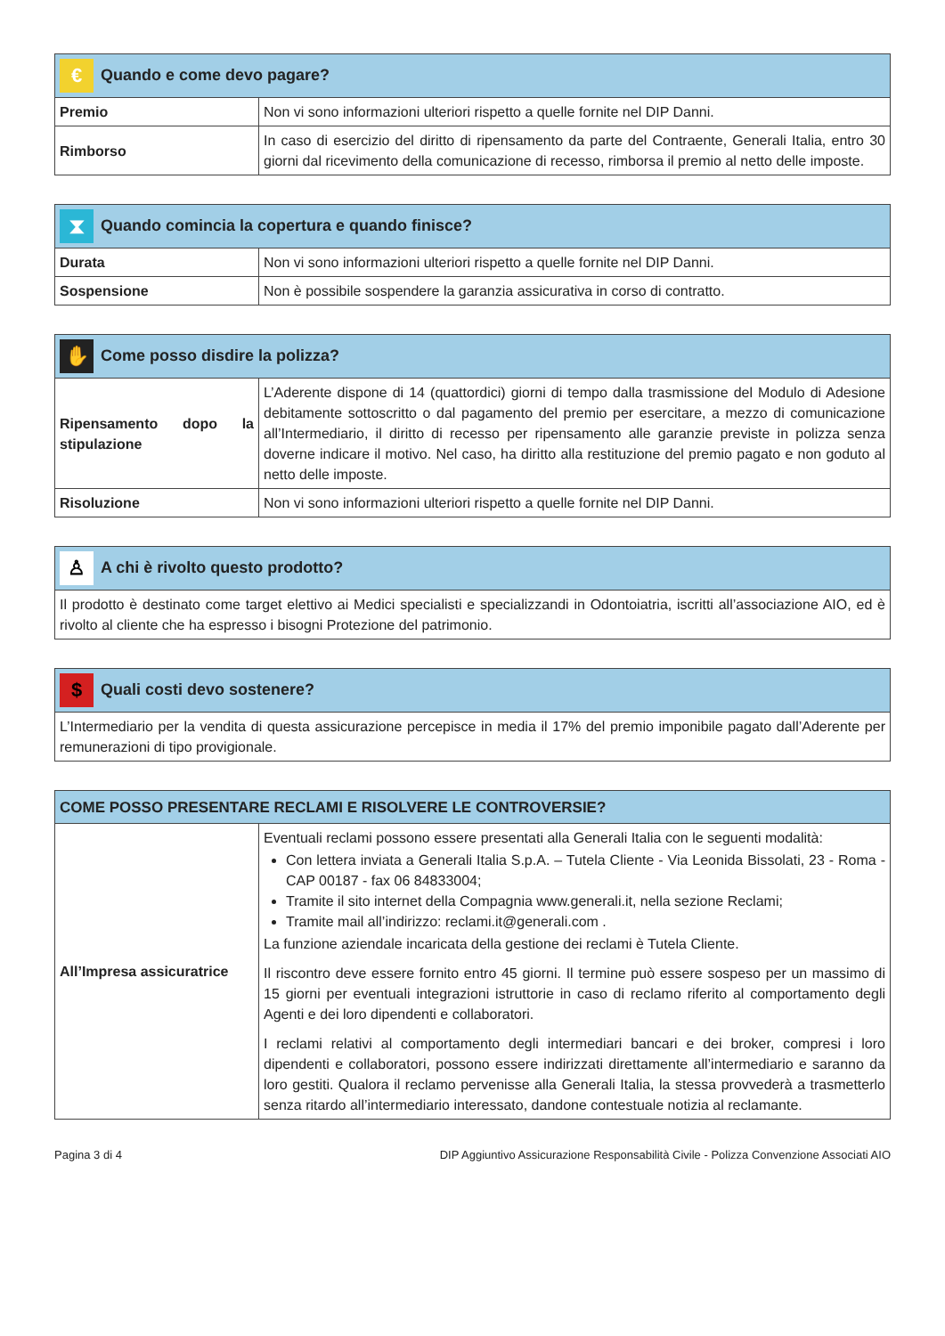| € Quando e come devo pagare? | |
| --- | --- |
| Premio | Non vi sono informazioni ulteriori rispetto a quelle fornite nel DIP Danni. |
| Rimborso | In caso di esercizio del diritto di ripensamento da parte del Contraente, Generali Italia, entro 30 giorni dal ricevimento della comunicazione di recesso, rimborsa il premio al netto delle imposte. |
| ⧗ Quando comincia la copertura e quando finisce? | |
| --- | --- |
| Durata | Non vi sono informazioni ulteriori rispetto a quelle fornite nel DIP Danni. |
| Sospensione | Non è possibile sospendere la garanzia assicurativa in corso di contratto. |
| ✋ Come posso disdire la polizza? | |
| --- | --- |
| Ripensamento dopo la stipulazione | L’Aderente dispone di 14 (quattordici) giorni di tempo dalla trasmissione del Modulo di Adesione debitamente sottoscritto o dal pagamento del premio per esercitare, a mezzo di comunicazione all’Intermediario, il diritto di recesso per ripensamento alle garanzie previste in polizza senza doverne indicare il motivo. Nel caso, ha diritto alla restituzione del premio pagato e non goduto al netto delle imposte. |
| Risoluzione | Non vi sono informazioni ulteriori rispetto a quelle fornite nel DIP Danni. |
| ♙ A chi è rivolto questo prodotto? |
| --- |
| Il prodotto è destinato come target elettivo ai Medici specialisti e specializzandi in Odontoiatria, iscritti all’associazione AIO, ed è rivolto al cliente che ha espresso i bisogni Protezione del patrimonio. |
| $ Quali costi devo sostenere? |
| --- |
| L’Intermediario per la vendita di questa assicurazione percepisce in media il 17% del premio imponibile pagato dall’Aderente per remunerazioni di tipo provigionale. |
| COME POSSO PRESENTARE RECLAMI E RISOLVERE LE CONTROVERSIE? | |
| --- | --- |
| All’Impresa assicuratrice | Eventuali reclami possono essere presentati alla Generali Italia con le seguenti modalità: Con lettera inviata a Generali Italia S.p.A. – Tutela Cliente - Via Leonida Bissolati, 23 - Roma - CAP 00187 - fax 06 84833004; Tramite il sito internet della Compagnia www.generali.it, nella sezione Reclami; Tramite mail all’indirizzo: reclami.it@generali.com . La funzione aziendale incaricata della gestione dei reclami è Tutela Cliente. Il riscontro deve essere fornito entro 45 giorni. Il termine può essere sospeso per un massimo di 15 giorni per eventuali integrazioni istruttorie in caso di reclamo riferito al comportamento degli Agenti e dei loro dipendenti e collaboratori. I reclami relativi al comportamento degli intermediari bancari e dei broker, compresi i loro dipendenti e collaboratori, possono essere indirizzati direttamente all’intermediario e saranno da loro gestiti. Qualora il reclamo pervenisse alla Generali Italia, la stessa provvederà a trasmetterlo senza ritardo all’intermediario interessato, dandone contestuale notizia al reclamante. |
Pagina 3 di 4 DIP Aggiuntivo Assicurazione Responsabilità Civile - Polizza Convenzione Associati AIO